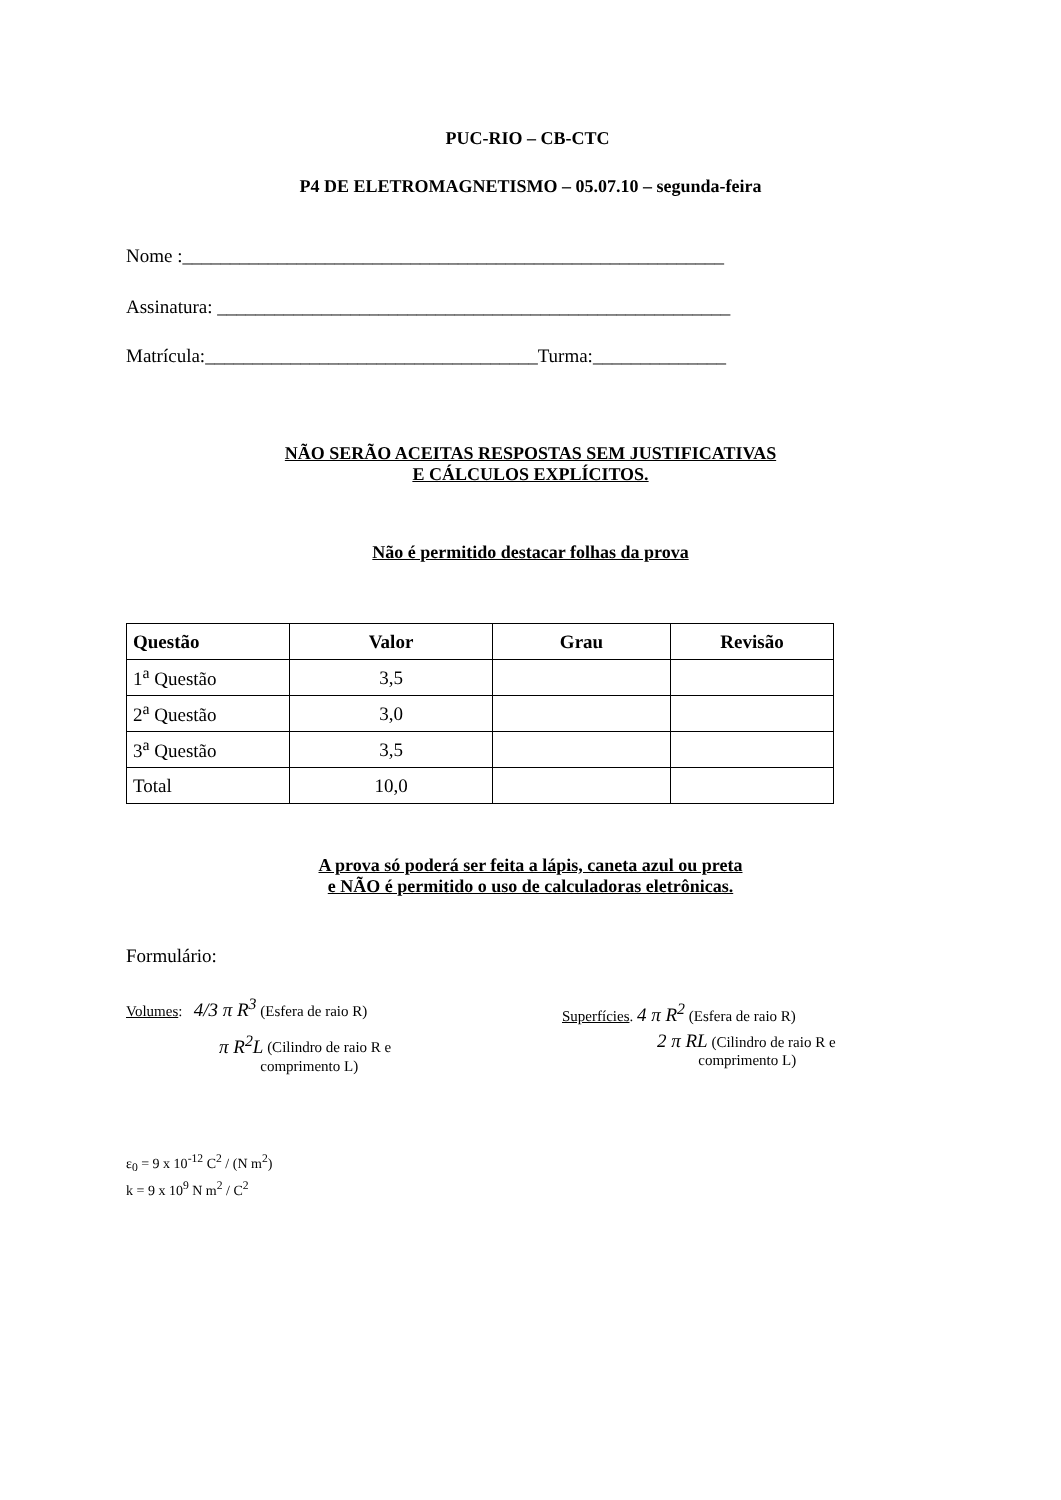PUC-RIO – CB-CTC
P4 DE ELETROMAGNETISMO – 05.07.10 – segunda-feira
Nome :_________________________________________________________
Assinatura: ______________________________________________________
Matrícula:___________________________________Turma:______________
NÃO SERÃO ACEITAS RESPOSTAS SEM JUSTIFICATIVAS
E CÁLCULOS EXPLÍCITOS.
Não é permitido destacar folhas da prova
| Questão | Valor | Grau | Revisão |
| --- | --- | --- | --- |
| 1<sup>a</sup> Questão | 3,5 | | |
| 2<sup>a</sup> Questão | 3,0 | | |
| 3<sup>a</sup> Questão | 3,5 | | |
| Total | 10,0 | | |
A prova só poderá ser feita a lápis, caneta azul ou preta
e NÃO é permitido o uso de calculadoras eletrônicas.
Formulário:
Volumes: 4/3 π R<sup>3</sup> (Esfera de raio R)
π R<sup>2</sup>L (Cilindro de raio R e
comprimento L)
Superfícies. 4 π R<sup>2</sup> (Esfera de raio R)
2 π RL (Cilindro de raio R e
comprimento L)
ε<sub>0</sub> = 9 x 10<sup>-12</sup> C<sup>2</sup> / (N m<sup>2</sup>)
k = 9 x 10<sup>9</sup> N m<sup>2</sup> / C<sup>2</sup>